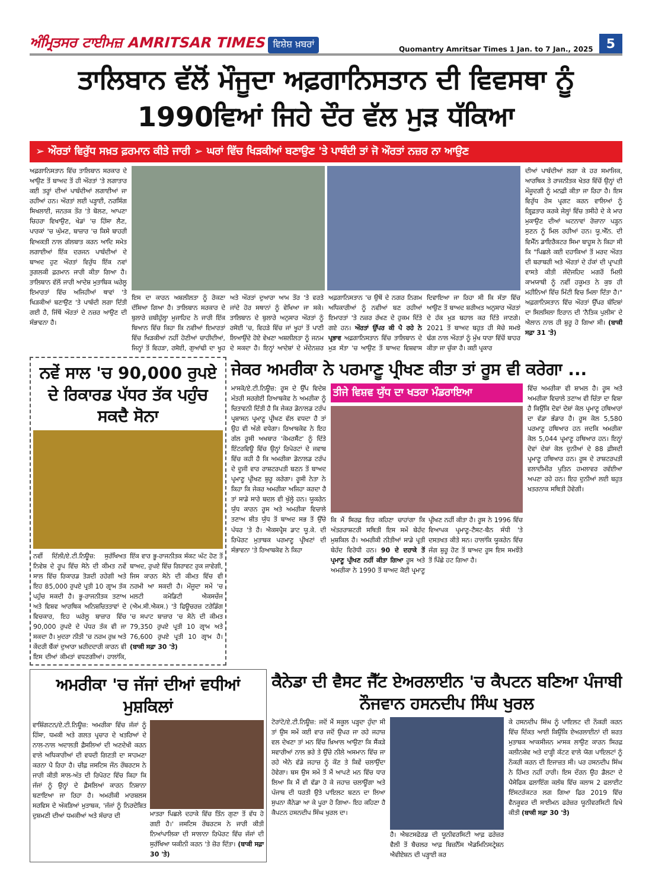ਅੰਮ੍ਰਿਤਸਰ ਟਾਈਮਜ਼ AMRITSAR TIMES ਵਿਸ਼ੇਸ਼ ਖ਼ਬਰਾਂ Quomantry Amritsar Times 1 Jan. to 7 Jan., 2025 5
ਤਾਲਿਬਾਨ ਵੱਲੋਂ ਮੌਜੂਦਾ ਅਫ਼ਗਾਨਿਸਤਾਨ ਦੀ ਵਿਵਸਥਾ ਨੂੰ 1990ਵਿਆਂ ਜਿਹੇ ਦੌਰ ਵੱਲ ਮੁੜ ਧੱਕਿਆ
➢ ਔਰਤਾਂ ਵਿਰੁੱਧ ਸਖ਼ਤ ਫ਼ਰਮਾਨ ਕੀਤੇ ਜਾਰੀ ➢ ਘਰਾਂ ਵਿੱਚ ਖਿੜਕੀਆਂ ਬਣਾਉਣ 'ਤੇ ਪਾਬੰਦੀ ਤਾਂ ਜੋ ਔਰਤਾਂ ਨਜ਼ਰ ਨਾ ਆਉਣ
ਅਫ਼ਗਾਨਿਸਤਾਨ ਵਿੱਚ ਤਾਲਿਬਾਨ ਸਰਕਾਰ ਦੇ ਆਉਣ ਤੋਂ ਬਾਅਦ ਤੋਂ ਹੀ ਔਰਤਾਂ 'ਤੇ ਲਗਾਤਾਰ ਕਈ ਤਰ੍ਹਾਂ ਦੀਆਂ ਪਾਬੰਦੀਆਂ ਲਗਾਈਆਂ ਜਾ ਰਹੀਆਂ ਹਨ। ਔਰਤਾਂ ਲਈ ਪੜ੍ਹਾਈ, ਨਰਸਿੰਗ ਸਿਖਲਾਈ, ਜਨਤਕ ਤੌਰ 'ਤੇ ਬੋਲਣ, ਆਪਣਾ ਚਿਹਰਾ ਵਿਖਾਉਣ, ਖੇਡਾਂ 'ਚ ਹਿੱਸਾ ਲੈਣ, ਪਾਰਕਾਂ 'ਚ ਘੁੰਮਣ, ਬਾਜ਼ਾਰ 'ਚ ਕਿਸੇ ਬਾਹਰੀ ਵਿਅਕਤੀ ਨਾਲ ਗੱਲਬਾਤ ਕਰਨ ਆਦਿ ਸਮੇਤ ਲਗਾਈਆਂ ਇੱਕ ਦਰਜਨ ਪਾਬੰਦੀਆਂ ਦੇ ਬਾਅਦ ਹੁਣ ਔਰਤਾਂ ਵਿਰੁੱਧ ਇੱਕ ਨਵਾਂ ਤੁਗਲਕੀ ਫ਼ਰਮਾਨ ਜਾਰੀ ਕੀਤਾ ਗਿਆ ਹੈ। ਤਾਲਿਬਾਨ ਵੱਲੋਂ ਜਾਰੀ ਆਦੇਸ਼ ਮੁਤਾਬਿਕ ਘਰੇਲੂ ਇਮਾਰਤਾਂ ਵਿੱਚ ਅਜਿਹੀਆਂ ਥਾਵਾਂ 'ਤੇ ਖਿੜਕੀਆਂ ਬਣਾਉਣ 'ਤੇ ਪਾਬੰਦੀ ਲਗਾ ਦਿੱਤੀ ਗਈ ਹੈ, ਜਿੱਥੋਂ ਔਰਤਾਂ ਦੇ ਨਜ਼ਰ ਆਉਣ ਦੀ ਸੰਭਾਵਨਾ ਹੈ।
ਇਸ ਦਾ ਕਾਰਨ ਅਸ਼ਲੀਲਤਾ ਨੂੰ ਰੋਕਣਾ ਦੱਸਿਆ ਗਿਆ ਹੈ। ਤਾਲਿਬਾਨ ਸਰਕਾਰ ਦੇ ਬੁਲਾਰੇ ਜ਼ਬੀਹੁੱਲ੍ਹਾ ਮੁਜਾਹਿਦ ਨੇ ਜਾਰੀ ਇੱਕ ਬਿਆਨ ਵਿੱਚ ਕਿਹਾ ਕਿ ਨਵੀਆਂ ਇਮਾਰਤਾਂ ਵਿੱਚ ਖਿੜਕੀਆਂ ਨਹੀਂ ਹੋਣੀਆਂ ਚਾਹੀਦੀਆਂ, ਜਿਨ੍ਹਾਂ ਤੋਂ ਵਿਹੜਾ, ਰਸੋਈ, ਗੁਆਂਢੀ ਦਾ ਖੂਹ ਅਤੇ ਔਰਤਾਂ ਦੁਆਰਾ ਆਮ ਤੌਰ 'ਤੇ ਵਰਤੇ ਜਾਂਦੇ ਹੋਰ ਸਥਾਨਾਂ ਨੂੰ ਵੇਖਿਆ ਜਾ ਸਕੇ। ਤਾਲਿਬਾਨ ਦੇ ਬੁਲਾਰੇ ਅਨੁਸਾਰ ਔਰਤਾਂ ਨੂੰ ਰਸੋਈ 'ਚ, ਵਿਹੜੇ ਵਿੱਚ ਜਾਂ ਖੂਹਾਂ ਤੋਂ ਪਾਣੀ ਲਿਆਉਂਦੇ ਹੋਏ ਵੇਖਣਾ ਅਸ਼ਲੀਲਤਾ ਨੂੰ ਜਨਮ ਦੇ ਸਕਦਾ ਹੈ। ਇਨ੍ਹਾਂ ਆਦੇਸ਼ਾਂ ਦੇ ਮੱਦੇਨਜ਼ਰ ਅਫ਼ਗਾਨਿਸਤਾਨ 'ਚ ਉਥੋਂ ਦੇ ਨਗਰ ਨਿਗਮ ਅਧਿਕਾਰੀਆਂ ਨੂੰ ਨਵੀਆਂ ਬਣ ਰਹੀਆਂ ਇਮਾਰਤਾਂ 'ਤੇ ਨਜ਼ਰ ਰੱਖਣ ਦੇ ਹੁਕਮ ਦਿੱਤੇ ਗਏ ਹਨ। ਔਰਤਾਂ ਉੱਪਰ ਕੀ ਪੈ ਰਹੇ ਨੇ ਪ੍ਰਭਾਵ ਅਫ਼ਗਾਨਿਸਤਾਨ ਵਿੱਚ ਤਾਲਿਬਾਨ ਦੇ ਮੁੜ ਸੱਤਾ 'ਚ ਆਉਣ ਤੋਂ ਬਾਅਦ ਵਿਸ਼ਵਾਸ ਦਿਵਾਇਆ ਜਾ ਰਿਹਾ ਸੀ ਕਿ ਸੱਤਾ ਵਿੱਚ ਆਉਣ ਤੋਂ ਬਾਅਦ ਸ਼ਰੀਅਤ ਅਨੁਸਾਰ ਔਰਤਾਂ ਦੇ ਹੱਕ ਮੁੜ ਬਹਾਲ ਕਰ ਦਿੱਤੇ ਜਾਣਗੇ। 2021 ਤੋਂ ਬਾਅਦ ਬਹੁਤ ਹੀ ਸੋਚੇ ਸਮਝੇ ਢੰਗ ਨਾਲ ਔਰਤਾਂ ਨੂੰ ਮੁੱਖ ਧਾਰਾ ਵਿੱਚੋਂ ਬਾਹਰ ਕੀਤਾ ਜਾ ਚੁੱਕਾ ਹੈ। ਕਈ ਪ੍ਰਕਾਰ
ਦੀਆਂ ਪਾਬੰਦੀਆਂ ਲਗਾ ਕੇ ਹਰ ਸਮਾਜਿਕ, ਆਰਥਿਕ ਤੇ ਰਾਜਨੀਤਕ ਖੇਤਰ ਵਿੱਚੋਂ ਉਨ੍ਹਾਂ ਦੀ ਮੌਜੂਦਗੀ ਨੂੰ ਮਨਫ਼ੀ ਕੀਤਾ ਜਾ ਰਿਹਾ ਹੈ। ਇਸ ਵਿਰੁੱਧ ਰੋਸ ਪ੍ਰਗਟ ਕਰਨ ਵਾਲਿਆਂ ਨੂੰ ਗ੍ਰਿਫ਼ਤਾਰ ਕਰਕੇ ਜੇਲ੍ਹਾਂ ਵਿੱਚ ਤਸੀਹੇ ਦੇ ਕੇ ਮਾਰ ਮੁਕਾਉਣ ਦੀਆਂ ਘਟਨਾਵਾਂ ਰੋਜ਼ਾਨਾ ਪੜ੍ਹਨ ਸੁਣਨ ਨੂੰ ਮਿਲ ਰਹੀਆਂ ਹਨ। ਯੂ.ਐੱਨ. ਦੀ ਵਿਮੈੱਨ ਡਾਇਰੈਕਟਰ ਸਿਮਾ ਬਾਹੂਸ ਨੇ ਕਿਹਾ ਸੀ ਕਿ "ਪਿਛਲੇ ਕਈ ਦਹਾਕਿਆਂ ਤੋਂ ਮਰਦ ਔਰਤ ਦੀ ਬਰਾਬਰੀ ਅਤੇ ਔਰਤਾਂ ਦੇ ਹੱਕਾਂ ਦੀ ਪ੍ਰਾਪਤੀ ਵਾਸਤੇ ਕੀਤੀ ਜੱਦੋਜਹਿਦ ਮਗਰੋਂ ਮਿਲੀ ਕਾਮਯਾਬੀ ਨੂੰ ਨਵੀਂ ਹਕੂਮਤ ਨੇ ਕੁਝ ਹੀ ਮਹੀਨਿਆਂ ਵਿੱਚ ਮਿੱਟੀ ਵਿਚ ਮਿਲਾ ਦਿੱਤਾ ਹੈ।" ਅਫ਼ਗਾਨਿਸਤਾਨ ਵਿੱਚ ਔਰਤਾਂ ਉੱਪਰ ਬੰਦਿਸ਼ਾਂ ਦਾ ਸਿਲਸਿਲਾ ਇਰਾਨ ਦੀ 'ਨੈਤਿਕ ਪੁਲੀਸ' ਦੇ ਐਲਾਨ ਨਾਲ ਹੀ ਸ਼ੁਰੂ ਹੋ ਗਿਆ ਸੀ। (ਬਾਕੀ ਸਫ਼ਾ 31 'ਤੇ)
ਨਵੇਂ ਸਾਲ 'ਚ 90,000 ਰੁਪਏ ਦੇ ਰਿਕਾਰਡ ਪੱਧਰ ਤੱਕ ਪਹੁੰਚ ਸਕਦੈ ਸੋਨਾ
ਨਵੀਂ ਦਿੱਲੀ/ਏ.ਟੀ.ਨਿਊਜ਼: ਸੁਰੱਖਿਅਤ ਨਿਵੇਸ਼ ਦੇ ਰੂਪ ਵਿੱਚ ਸੋਨੇ ਦੀ ਕੀਮਤ ਨਵੇਂ ਸਾਲ ਵਿੱਚ ਰਿਕਾਰਡ ਤੋੜਦੀ ਰਹੇਗੀ ਅਤੇ ਇਹ 85,000 ਰੁਪਏ ਪ੍ਰਤੀ 10 ਗ੍ਰਾਮ ਤੱਕ ਪਹੁੰਚ ਸਕਦੀ ਹੈ। ਭੂ-ਰਾਜਨੀਤਕ ਤਣਾਅ ਅਤੇ ਵਿਸ਼ਵ ਆਰਥਿਕ ਅਨਿਸ਼ਚਿਤਤਾਵਾਂ ਦੇ ਵਿਚਕਾਰ, ਇਹ ਘਰੇਲੂ ਬਾਜ਼ਾਰ ਵਿੱਚ 90,000 ਰੁਪਏ ਦੇ ਪੱਧਰ ਤੱਕ ਵੀ ਜਾ ਸਕਦਾ ਹੈ। ਮੁਦਰਾ ਨੀਤੀ 'ਚ ਨਰਮ ਰੁਖ਼ ਅਤੇ ਕੇਂਦਰੀ ਬੈਂਕਾਂ ਦੁਆਰਾ ਖ਼ਰੀਦਦਾਰੀ ਕਾਰਨ ਵੀ ਇਸ ਦੀਆਂ ਕੀਮਤਾਂ ਵਧਣਗੀਆਂ। ਹਾਲਾਂਕਿ, ਇੱਕ ਵਾਰ ਭੂ-ਰਾਜਨੀਤਕ ਸੰਕਟ ਘੱਟ ਹੋਣ ਤੋਂ ਬਾਅਦ, ਰੁਪਏ ਵਿੱਚ ਗਿਰਾਵਟ ਰੁਕ ਜਾਵੇਗੀ, ਜਿਸ ਕਾਰਨ ਸੋਨੇ ਦੀ ਕੀਮਤ ਵਿੱਚ ਵੀ ਨਰਮੀ ਆ ਸਕਦੀ ਹੈ। ਮੌਜੂਦਾ ਸਮੇਂ 'ਚ ਮਲਟੀ ਕਮੋਡਿਟੀ ਐਕਸਚੇਂਜ (ਐਮ.ਸੀ.ਐਕਸ.) 'ਤੇ ਫਿਊਚਰਜ਼ ਟਰੇਡਿੰਗ 'ਚ ਸਪਾਟ ਬਾਜ਼ਾਰ 'ਚ ਸੋਨੇ ਦੀ ਕੀਮਤ 79,350 ਰੁਪਏ ਪ੍ਰਤੀ 10 ਗ੍ਰਾਮ ਅਤੇ 76,600 ਰੁਪਏ ਪ੍ਰਤੀ 10 ਗ੍ਰਾਮ ਹੈ। (ਬਾਕੀ ਸਫ਼ਾ 30 'ਤੇ)
ਜੇਕਰ ਅਮਰੀਕਾ ਨੇ ਪਰਮਾਣੂ ਪ੍ਰੀਖਣ ਕੀਤਾ ਤਾਂ ਰੂਸ ਵੀ ਕਰੇਗਾ ...
ਮਾਸਕੋ/ਏ.ਟੀ.ਨਿਊਜ਼: ਰੂਸ ਦੇ ਉੱਪ ਵਿਦੇਸ਼ ਮੰਤਰੀ ਸਰਗੇਈ ਰਿਆਬਕੋਵ ਨੇ ਅਮਰੀਕਾ ਨੂੰ ਚਿਤਾਵਨੀ ਦਿੱਤੀ ਹੈ ਕਿ ਜੇਕਰ ਡੋਨਾਲਡ ਟਰੰਪ ਪ੍ਰਸ਼ਾਸਨ ਪ੍ਰਮਾਣੂ ਪ੍ਰੀਖਣ ਵੱਲ ਵਧਦਾ ਹੈ ਤਾਂ ਉਹ ਵੀ ਅੱਗੇ ਵਧੇਗਾ। ਰਿਆਬਕੋਵ ਨੇ ਇਹ ਗੱਲ ਰੂਸੀ ਅਖਬਾਰ 'ਕੋਮਰਸੈਂਟ' ਨੂੰ ਦਿੱਤੇ ਇੰਟਰਵਿਊ ਵਿੱਚ ਉਨ੍ਹਾਂ ਰਿਪੋਰਟਾਂ ਦੇ ਜਵਾਬ ਵਿੱਚ ਕਹੀ ਹੈ ਕਿ ਅਮਰੀਕਾ ਡੋਨਾਲਡ ਟਰੰਪ ਦੇ ਦੂਜੀ ਵਾਰ ਰਾਸ਼ਟਰਪਤੀ ਬਣਨ ਤੋਂ ਬਾਅਦ ਪ੍ਰਮਾਣੂ ਪ੍ਰੀਖਣ ਸ਼ੁਰੂ ਕਰੇਗਾ। ਰੂਸੀ ਨੇਤਾ ਨੇ ਕਿਹਾ ਕਿ ਜੇਕਰ ਅਮਰੀਕਾ ਅਜਿਹਾ ਕਰਦਾ ਹੈ ਤਾਂ ਸਾਡੇ ਸਾਰੇ ਬਦਲ ਵੀ ਖੁੱਲ੍ਹੇ ਹਨ। ਯੂਕਰੇਨ ਯੁੱਧ ਕਾਰਨ ਰੂਸ ਅਤੇ ਅਮਰੀਕਾ ਵਿਚਾਲੇ ਤਣਾਅ ਸ਼ੀਤ ਯੁੱਧ ਤੋਂ ਬਾਅਦ ਸਭ ਤੋਂ ਉੱਚੇ ਪੱਧਰ 'ਤੇ ਹੈ। ਐਕਸਪ੍ਰੈਸ ਡਾਟ ਯੂ.ਕੇ. ਦੀ ਰਿਪੋਰਟ ਮੁਤਾਬਕ ਪਰਮਾਣੂ ਪ੍ਰੀਖਣਾਂ ਦੀ ਸੰਭਾਵਨਾ 'ਤੇ ਰਿਆਬਕੋਵ ਨੇ ਕਿਹਾ
ਤੀਜੇ ਵਿਸ਼ਵ ਯੁੱਧ ਦਾ ਖਤਰਾ ਮੰਡਰਾਇਆ
ਕਿ ਮੈਂ ਸਿਰਫ਼ ਇਹ ਕਹਿਣਾ ਚਾਹਾਂਗਾ ਕਿ ਅੰਤਰਰਾਸ਼ਟਰੀ ਸਥਿਤੀ ਇਸ ਸਮੇਂ ਬੇਹੱਦ ਮੁਸ਼ਕਿਲ ਹੈ। ਅਮਰੀਕੀ ਨੀਤੀਆਂ ਸਾਡੇ ਪ੍ਰਤੀ ਬੇਹੱਦ ਵਿਰੋਧੀ ਹਨ। 90 ਦੇ ਦਹਾਕੇ ਤੋਂ ਪ੍ਰਮਾਣੂ ਪ੍ਰੀਖਣ ਨਹੀਂ ਕੀਤਾ ਗਿਆ ਰੂਸ ਅਤੇ ਅਮਰੀਕਾ ਨੇ 1990 ਤੋਂ ਬਾਅਦ ਕੋਈ ਪ੍ਰਮਾਣੂ ਪ੍ਰੀਖਣ ਨਹੀਂ ਕੀਤਾ ਹੈ। ਰੂਸ ਨੇ 1996 ਵਿੱਚ ਵਿਆਪਕ ਪ੍ਰਮਾਣੂ-ਟੈਸਟ-ਬੈਨ ਸੰਧੀ 'ਤੇ ਦਸਤਖਤ ਕੀਤੇ ਸਨ। ਹਾਲਾਂਕਿ ਯੂਕਰੇਨ ਵਿੱਚ ਜੰਗ ਸ਼ੁਰੂ ਹੋਣ ਤੋਂ ਬਾਅਦ ਰੂਸ ਇਸ ਸਮਝੌਤੇ ਤੋਂ ਪਿੱਛੇ ਹਟ ਗਿਆ ਹੈ।
ਵਿੱਚ ਅਮਰੀਕਾ ਵੀ ਸ਼ਾਮਲ ਹੈ। ਰੂਸ ਅਤੇ ਅਮਰੀਕਾ ਵਿਚਾਲੇ ਤਣਾਅ ਵੀ ਚਿੰਤਾ ਦਾ ਵਿਸ਼ਾ ਹੈ ਕਿਉਂਕਿ ਦੋਵਾਂ ਦੇਸ਼ਾਂ ਕੋਲ ਪ੍ਰਮਾਣੂ ਹਥਿਆਰਾਂ ਦਾ ਵੱਡਾ ਭੰਡਾਰ ਹੈ। ਰੂਸ ਕੋਲ 5,580 ਪਰਮਾਣੂ ਹਥਿਆਰ ਹਨ ਜਦਕਿ ਅਮਰੀਕਾ ਕੋਲ 5,044 ਪ੍ਰਮਾਣੂ ਹਥਿਆਰ ਹਨ। ਇਨ੍ਹਾਂ ਦੋਵਾਂ ਦੇਸ਼ਾਂ ਕੋਲ ਦੁਨੀਆਂ ਦੇ 88 ਫ਼ੀਸਦੀ ਪ੍ਰਮਾਣੂ ਹਥਿਆਰ ਹਨ। ਰੂਸ ਦੇ ਰਾਸ਼ਟਰਪਤੀ ਵਲਾਦੀਮੀਰ ਪੁਤਿਨ ਹਮਲਾਵਰ ਰਵੱਈਆ ਅਪਣਾ ਰਹੇ ਹਨ। ਇਹ ਦੁਨੀਆਂ ਲਈ ਬਹੁਤ ਖਤਰਨਾਕ ਸਥਿਤੀ ਹੋਵੇਗੀ।
ਅਮਰੀਕਾ 'ਚ ਜੱਜਾਂ ਦੀਆਂ ਵਧੀਆਂ ਮੁਸ਼ਕਿਲਾਂ
ਵਾਸ਼ਿੰਗਟਨ/ਏ.ਟੀ.ਨਿਊਜ਼: ਅਮਰੀਕਾ ਵਿੱਚ ਜੱਜਾਂ ਨੂੰ ਹਿੰਸਾ, ਧਮਕੀ ਅਤੇ ਗਲਤ ਪ੍ਰਚਾਰ ਦੇ ਖਤਰਿਆਂ ਦੇ ਨਾਲ-ਨਾਲ ਅਦਾਲਤੀ ਫ਼ੈਸਲਿਆਂ ਦੀ ਅਣਦੇਖੀ ਕਰਨ ਵਾਲੇ ਅਧਿਕਾਰੀਆਂ ਦੀ ਵਧਦੀ ਗਿਣਤੀ ਦਾ ਸਾਹਮਣਾ ਕਰਨਾ ਪੈ ਰਿਹਾ ਹੈ। ਚੀਫ਼ ਜਸਟਿਸ ਜੌਨ ਰੌਬਰਟਸ ਨੇ ਜਾਰੀ ਕੀਤੀ ਸਾਲ-ਅੰਤ ਦੀ ਰਿਪੋਰਟ ਵਿੱਚ ਕਿਹਾ ਕਿ ਜੱਜਾਂ ਨੂੰ ਉਨ੍ਹਾਂ ਦੇ ਫ਼ੈਸਲਿਆਂ ਕਾਰਨ ਨਿਸ਼ਾਨਾ ਬਣਾਇਆ ਜਾ ਰਿਹਾ ਹੈ। ਅਮਰੀਕੀ ਮਾਰਸ਼ਲਸ ਸਰਵਿਸ ਦੇ ਅੰਕੜਿਆਂ ਮੁਤਾਬਕ, 'ਜੱਜਾਂ ਨੂੰ ਨਿਰਦੇਸ਼ਿਤ ਦੁਸ਼ਮਣੀ ਦੀਆਂ ਧਮਕੀਆਂ ਅਤੇ ਸੰਚਾਰ ਦੀ
ਮਾਤਰਾ ਪਿਛਲੇ ਦਹਾਕੇ ਵਿੱਚ ਤਿੰਨ ਗੁਣਾ ਤੋਂ ਵੱਧ ਹੋ ਗਈ ਹੈ।' ਜਸਟਿਸ ਰੌਬਰਟਸ ਨੇ ਜਾਰੀ ਕੀਤੀ ਨਿਆਂਪਾਲਿਕਾ ਦੀ ਸਾਲਾਨਾ ਰਿਪੋਰਟ ਵਿੱਚ ਜੱਜਾਂ ਦੀ ਸੁਰੱਖਿਆ ਯਕੀਨੀ ਕਰਨ 'ਤੇ ਜ਼ੋਰ ਦਿੱਤਾ। (ਬਾਕੀ ਸਫ਼ਾ 30 'ਤੇ)
ਕੈਨੇਡਾ ਦੀ ਵੈਸਟ ਜੈੱਟ ਏਅਰਲਾਈਨ 'ਚ ਕੈਪਟਨ ਬਣਿਆ ਪੰਜਾਬੀ ਨੌਜਵਾਨ ਹਸਨਦੀਪ ਸਿੰਘ ਖੁਰਲ
ਟੋਰਾਂਟੋ/ਏ.ਟੀ.ਨਿਊਜ਼: ਜਦੋਂ ਮੈਂ ਸਕੂਲ ਪੜ੍ਹਦਾ ਹੁੰਦਾ ਸੀ ਤਾਂ ਉਸ ਸਮੇਂ ਕਈ ਵਾਰ ਜਦੋਂ ਉਪਰ ਜਾ ਰਹੇ ਜਹਾਜ਼ ਵਲ ਦੇਖਣਾ ਤਾਂ ਮਨ ਵਿੱਚ ਖ਼ਿਆਲ ਆਉਣਾ ਕਿ ਸੈਂਕੜੇ ਸਵਾਰੀਆਂ ਨਾਲ ਭਰੇ ਤੇ ਉੱਚੇ ਨੀਲੇ ਅਸਮਾਨ ਵਿੱਚ ਜਾ ਰਹੇ ਐਨੇ ਵੱਡੇ ਜਹਾਜ਼ ਨੂੰ ਕੌਣ ਤੇ ਕਿਵੇਂ ਚਲਾਉਂਦਾ ਹੋਵੇਗਾ। ਬਸ ਉਸ ਸਮੇਂ ਤੋਂ ਮੈਂ ਆਪਣੇ ਮਨ ਵਿੱਚ ਧਾਰ ਲਿਆ ਕਿ ਮੈਂ ਵੀ ਵੱਡਾ ਹੋ ਕੇ ਜਹਾਜ਼ ਚਲਾਊਂਗਾ ਅਤੇ ਪੰਜਾਬ ਦੀ ਧਰਤੀ ਉਤੇ ਪਾਇਲਟ ਬਣਨ ਦਾ ਲਿਆ ਸੁਪਨਾ ਕੈਨੇਡਾ ਆ ਕੇ ਪੂਰਾ ਹੋ ਗਿਆ- ਇਹ ਕਹਿਣਾ ਹੈ ਕੈਪਟਨ ਹਸਨਦੀਪ ਸਿੰਘ ਖੁਰਲ ਦਾ।
ਹੈ। ਐਬਟਸਫੋਰਡ ਦੀ ਯੂਨੀਵਰਸਿਟੀ ਆਫ਼ ਫਰੇਜ਼ਰ ਵੈਲੀ ਤੋਂ ਬੈਚਲਰ ਆਫ਼ ਬਿਜ਼ਨੈੱਸ ਐਡਮਿਨਿਸਟ੍ਰੇਸ਼ਨ ਐਵੀਏਸ਼ਨ ਦੀ ਪੜ੍ਹਾਈ ਕਰ
ਕੇ ਹਸਨਦੀਪ ਸਿੰਘ ਨੂੰ ਪਾਇਲਟ ਦੀ ਨੌਕਰੀ ਕਰਨ ਵਿੱਚ ਦਿੱਕਤ ਆਈ ਕਿਉਂਕਿ ਏਅਰਲਾਈਨਾਂ ਦੀ ਸ਼ਰਤ ਮੁਤਾਬਕ ਆਕਸੀਜਨ ਮਾਸਕ ਲਾਉਣ ਕਾਰਨ ਸਿਰਫ਼ ਕਲੀਨਸ਼ੇਵ ਅਤੇ ਦਾੜ੍ਹੀ ਕੱਟਣ ਵਾਲੇ ਯੋਗ ਪਾਇਲਟਾਂ ਨੂੰ ਨੌਕਰੀ ਕਰਨ ਦੀ ਇਜਾਜ਼ਤ ਸੀ। ਪਰ ਹਸਨਦੀਪ ਸਿੰਘ ਨੇ ਹਿੰਮਤ ਨਹੀਂ ਹਾਰੀ। ਇਸ ਦੌਰਨ ਉਹ ਡੈਲਟਾ ਦੇ ਪੈਸੇਫਿਕ ਫਲਾਇੰਗ ਕਲੱਬ ਵਿੱਚ ਕਲਾਸ 2 ਫਲਾਈਟ ਇੰਸਟਰੱਕਟਰ ਲਗ ਗਿਆ ਫਿਰ 2019 ਵਿੱਚ ਵੈਨਕੂਵਰ ਦੀ ਸਾਈਮਨ ਫਰੇਜ਼ਰ ਯੂਨੀਵਰਸਿਟੀ ਵਿਖੇ ਕੀਤੀ (ਬਾਕੀ ਸਫ਼ਾ 30 'ਤੇ)